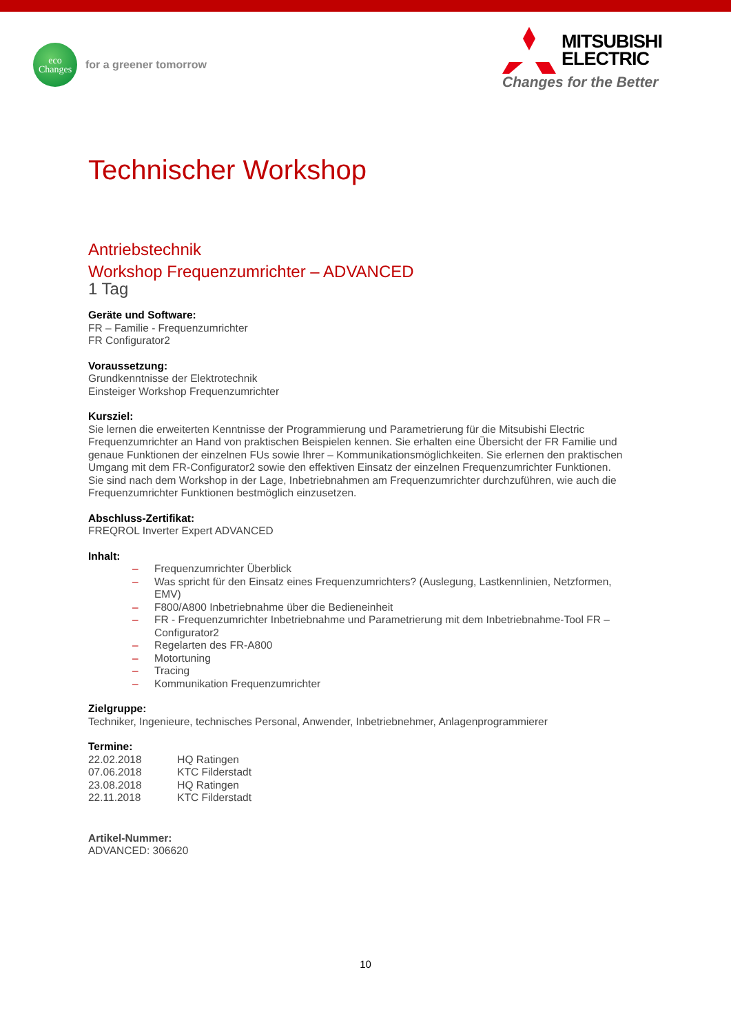eco
Changes
for a greener tomorrow
MITSUBISHI
ELECTRIC
Changes for the Better
Technischer Workshop
Antriebstechnik
Workshop Frequenzumrichter – ADVANCED
1 Tag
Geräte und Software:
FR – Familie - Frequenzumrichter
FR Configurator2
Voraussetzung:
Grundkenntnisse der Elektrotechnik
Einsteiger Workshop Frequenzumrichter
Kursziel:
Sie lernen die erweiterten Kenntnisse der Programmierung und Parametrierung für die Mitsubishi Electric Frequenzumrichter an Hand von praktischen Beispielen kennen. Sie erhalten eine Übersicht der FR Familie und genaue Funktionen der einzelnen FUs sowie Ihrer – Kommunikationsmöglichkeiten. Sie erlernen den praktischen Umgang mit dem FR-Configurator2 sowie den effektiven Einsatz der einzelnen Frequenzumrichter Funktionen.
Sie sind nach dem Workshop in der Lage, Inbetriebnahmen am Frequenzumrichter durchzuführen, wie auch die Frequenzumrichter Funktionen bestmöglich einzusetzen.
Abschluss-Zertifikat:
FREQROL Inverter Expert ADVANCED
Inhalt:
– Frequenzumrichter Überblick
– Was spricht für den Einsatz eines Frequenzumrichters? (Auslegung, Lastkennlinien, Netzformen, EMV)
– F800/A800 Inbetriebnahme über die Bedieneinheit
– FR - Frequenzumrichter Inbetriebnahme und Parametrierung mit dem Inbetriebnahme-Tool FR – Configurator2
– Regelarten des FR-A800
– Motortuning
– Tracing
– Kommunikation Frequenzumrichter
Zielgruppe:
Techniker, Ingenieure, technisches Personal, Anwender, Inbetriebnehmer, Anlagenprogrammierer
Termine:
22.02.2018 HQ Ratingen
07.06.2018 KTC Filderstadt
23.08.2018 HQ Ratingen
22.11.2018 KTC Filderstadt
Artikel-Nummer:
ADVANCED: 306620
10